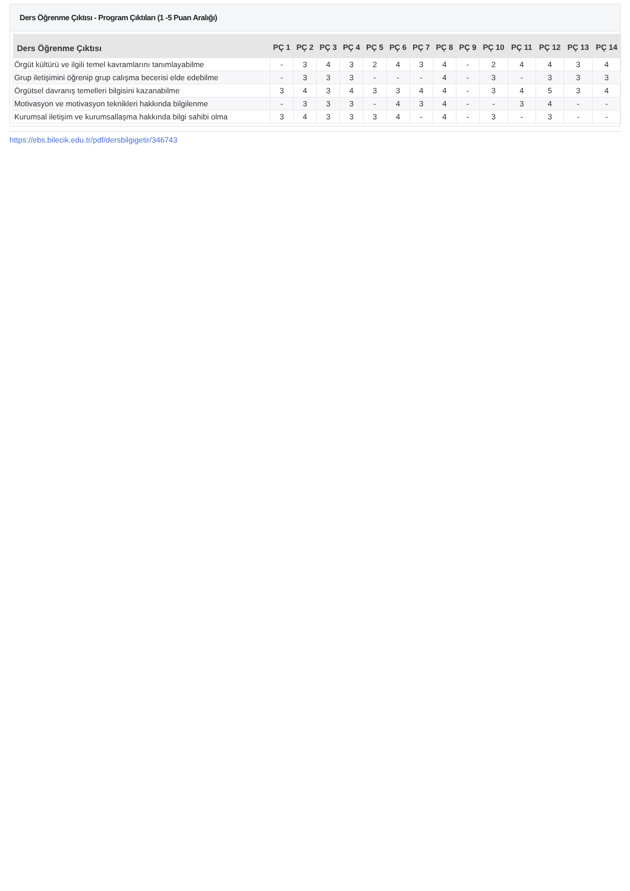Ders Öğrenme Çıktısı - Program Çıktıları (1 -5 Puan Aralığı)
| Ders Öğrenme Çıktısı | PÇ 1 | PÇ 2 | PÇ 3 | PÇ 4 | PÇ 5 | PÇ 6 | PÇ 7 | PÇ 8 | PÇ 9 | PÇ 10 | PÇ 11 | PÇ 12 | PÇ 13 | PÇ 14 |
| --- | --- | --- | --- | --- | --- | --- | --- | --- | --- | --- | --- | --- | --- | --- |
| Örgüt kültürü ve ilgili temel kavramlarını tanımlayabilme | - | 3 | 4 | 3 | 2 | 4 | 3 | 4 | - | 2 | 4 | 4 | 3 | 4 |
| Grup iletişimini öğrenip grup calışma becerisi elde edebilme | - | 3 | 3 | 3 | - | - | - | 4 | - | 3 | - | 3 | 3 | 3 |
| Örgütsel davranış temelleri bilgisini kazanabilme | 3 | 4 | 3 | 4 | 3 | 3 | 4 | 4 | - | 3 | 4 | 5 | 3 | 4 |
| Motivasyon ve motivasyon teknikleri hakkında bilgilenme | - | 3 | 3 | 3 | - | 4 | 3 | 4 | - | - | 3 | 4 | - | - |
| Kurumsal iletişim ve kurumsallaşma hakkında bilgi sahibi olma | 3 | 4 | 3 | 3 | 3 | 4 | - | 4 | - | 3 | - | 3 | - | - |
https://ebs.bilecik.edu.tr/pdf/dersbilgigetir/346743